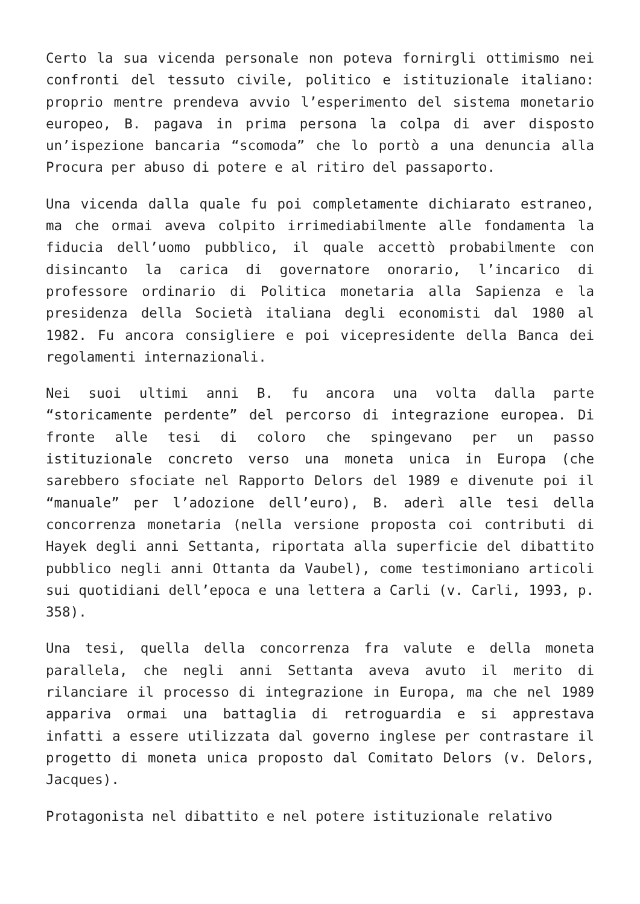Certo la sua vicenda personale non poteva fornirgli ottimismo nei confronti del tessuto civile, politico e istituzionale italiano: proprio mentre prendeva avvio l’esperimento del sistema monetario europeo, B. pagava in prima persona la colpa di aver disposto un’ispezione bancaria “scomoda” che lo portò a una denuncia alla Procura per abuso di potere e al ritiro del passaporto.
Una vicenda dalla quale fu poi completamente dichiarato estraneo, ma che ormai aveva colpito irrimediabilmente alle fondamenta la fiducia dell’uomo pubblico, il quale accettò probabilmente con disincanto la carica di governatore onorario, l’incarico di professore ordinario di Politica monetaria alla Sapienza e la presidenza della Società italiana degli economisti dal 1980 al 1982. Fu ancora consigliere e poi vicepresidente della Banca dei regolamenti internazionali.
Nei suoi ultimi anni B. fu ancora una volta dalla parte “storicamente perdente” del percorso di integrazione europea. Di fronte alle tesi di coloro che spingevano per un passo istituzionale concreto verso una moneta unica in Europa (che sarebbero sfociate nel Rapporto Delors del 1989 e divenute poi il “manuale” per l’adozione dell’euro), B. aderì alle tesi della concorrenza monetaria (nella versione proposta coi contributi di Hayek degli anni Settanta, riportata alla superficie del dibattito pubblico negli anni Ottanta da Vaubel), come testimoniano articoli sui quotidiani dell’epoca e una lettera a Carli (v. Carli, 1993, p. 358).
Una tesi, quella della concorrenza fra valute e della moneta parallela, che negli anni Settanta aveva avuto il merito di rilanciare il processo di integrazione in Europa, ma che nel 1989 appariva ormai una battaglia di retroguardia e si apprestava infatti a essere utilizzata dal governo inglese per contrastare il progetto di moneta unica proposto dal Comitato Delors (v. Delors, Jacques).
Protagonista nel dibattito e nel potere istituzionale relativo